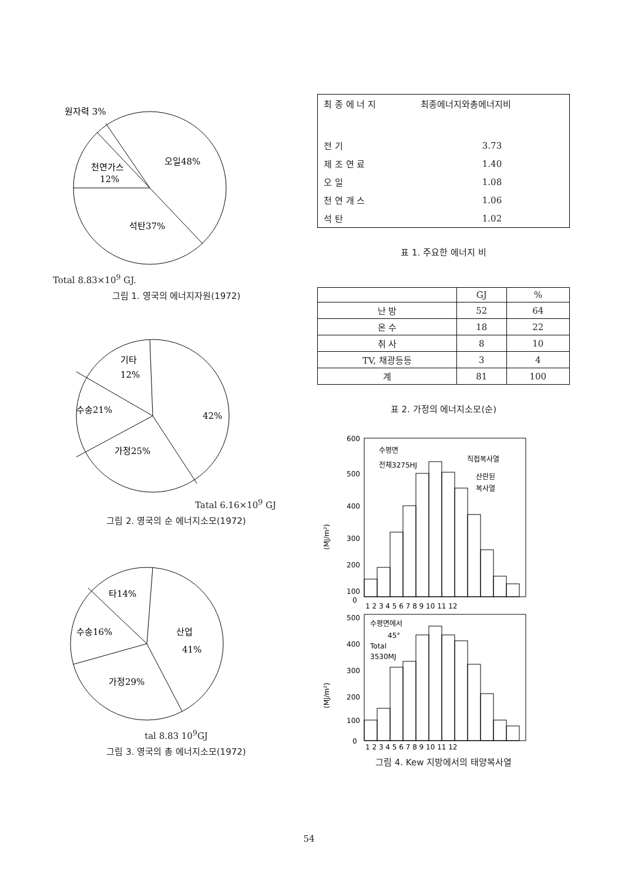원자력 3%
오일48%
천연가스
12%
석탄37%
Total 8.83×10<sup>9</sup> GJ.
그림 1. 영국의 에너지자원(1972)
기타
12%
수송21%
42%
가정25%
Tatal 6.16×10<sup>9</sup> GJ
그림 2. 영국의 순 에너지소모(1972)
타14%
수송16%
산업
41%
가정29%
tal 8.83 10<sup>9</sup>GJ
그림 3. 영국의 총 에너지소모(1972)
| 최 종 에 너 지 | 최종에너지와총에너지비 |
| 전 기 | 3.73 |
| 제 조 연 료 | 1.40 |
| 오 일 | 1.08 |
| 천 연 개 스 | 1.06 |
| 석 탄 | 1.02 |
표 1. 주요한 에너지 비
| | GJ | % |
| --- | --- | --- |
| 난 방 | 52 | 64 |
| 온 수 | 18 | 22 |
| 취 사 | 8 | 10 |
| TV, 채광등등 | 3 | 4 |
| 계 | 81 | 100 |
표 2. 가정의 에너지소모(순)
600
500
400
300
200
100
0
(MJ/m²)
수평면
전체3275HJ
직접복사열
산란된
복사열
1 2 3 4 5 6 7 8 9 10 11 12
500
400
300
200
100
0
(MJ/m²)
수평면에서
45°
Total
3530MJ
1 2 3 4 5 6 7 8 9 10 11 12
그림 4. Kew 지방에서의 태양복사열
54